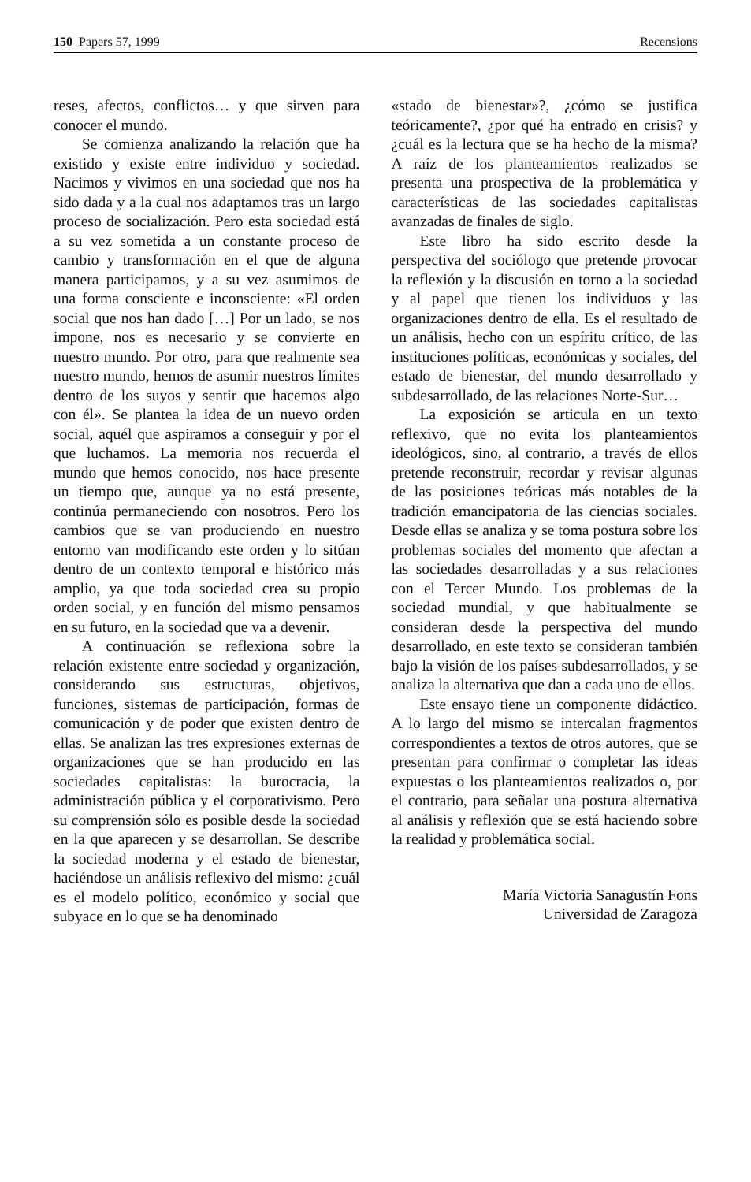150 Papers 57, 1999 Recensions
reses, afectos, conflictos… y que sirven para conocer el mundo.
Se comienza analizando la relación que ha existido y existe entre individuo y sociedad. Nacimos y vivimos en una sociedad que nos ha sido dada y a la cual nos adaptamos tras un largo proceso de socialización. Pero esta sociedad está a su vez sometida a un constante proceso de cambio y transformación en el que de alguna manera participamos, y a su vez asumimos de una forma consciente e inconsciente: «El orden social que nos han dado […] Por un lado, se nos impone, nos es necesario y se convierte en nuestro mundo. Por otro, para que realmente sea nuestro mundo, hemos de asumir nuestros límites dentro de los suyos y sentir que hacemos algo con él». Se plantea la idea de un nuevo orden social, aquél que aspiramos a conseguir y por el que luchamos. La memoria nos recuerda el mundo que hemos conocido, nos hace presente un tiempo que, aunque ya no está presente, continúa permaneciendo con nosotros. Pero los cambios que se van produciendo en nuestro entorno van modificando este orden y lo sitúan dentro de un contexto temporal e histórico más amplio, ya que toda sociedad crea su propio orden social, y en función del mismo pensamos en su futuro, en la sociedad que va a devenir.
A continuación se reflexiona sobre la relación existente entre sociedad y organización, considerando sus estructuras, objetivos, funciones, sistemas de participación, formas de comunicación y de poder que existen dentro de ellas. Se analizan las tres expresiones externas de organizaciones que se han producido en las sociedades capitalistas: la burocracia, la administración pública y el corporativismo. Pero su comprensión sólo es posible desde la sociedad en la que aparecen y se desarrollan. Se describe la sociedad moderna y el estado de bienestar, haciéndose un análisis reflexivo del mismo: ¿cuál es el modelo político, económico y social que subyace en lo que se ha denominado
«stado de bienestar»?, ¿cómo se justifica teóricamente?, ¿por qué ha entrado en crisis? y ¿cuál es la lectura que se ha hecho de la misma? A raíz de los planteamientos realizados se presenta una prospectiva de la problemática y características de las sociedades capitalistas avanzadas de finales de siglo.
Este libro ha sido escrito desde la perspectiva del sociólogo que pretende provocar la reflexión y la discusión en torno a la sociedad y al papel que tienen los individuos y las organizaciones dentro de ella. Es el resultado de un análisis, hecho con un espíritu crítico, de las instituciones políticas, económicas y sociales, del estado de bienestar, del mundo desarrollado y subdesarrollado, de las relaciones Norte-Sur…
La exposición se articula en un texto reflexivo, que no evita los planteamientos ideológicos, sino, al contrario, a través de ellos pretende reconstruir, recordar y revisar algunas de las posiciones teóricas más notables de la tradición emancipatoria de las ciencias sociales. Desde ellas se analiza y se toma postura sobre los problemas sociales del momento que afectan a las sociedades desarrolladas y a sus relaciones con el Tercer Mundo. Los problemas de la sociedad mundial, y que habitualmente se consideran desde la perspectiva del mundo desarrollado, en este texto se consideran también bajo la visión de los países subdesarrollados, y se analiza la alternativa que dan a cada uno de ellos.
Este ensayo tiene un componente didáctico. A lo largo del mismo se intercalan fragmentos correspondientes a textos de otros autores, que se presentan para confirmar o completar las ideas expuestas o los planteamientos realizados o, por el contrario, para señalar una postura alternativa al análisis y reflexión que se está haciendo sobre la realidad y problemática social.
María Victoria Sanagustín Fons
Universidad de Zaragoza